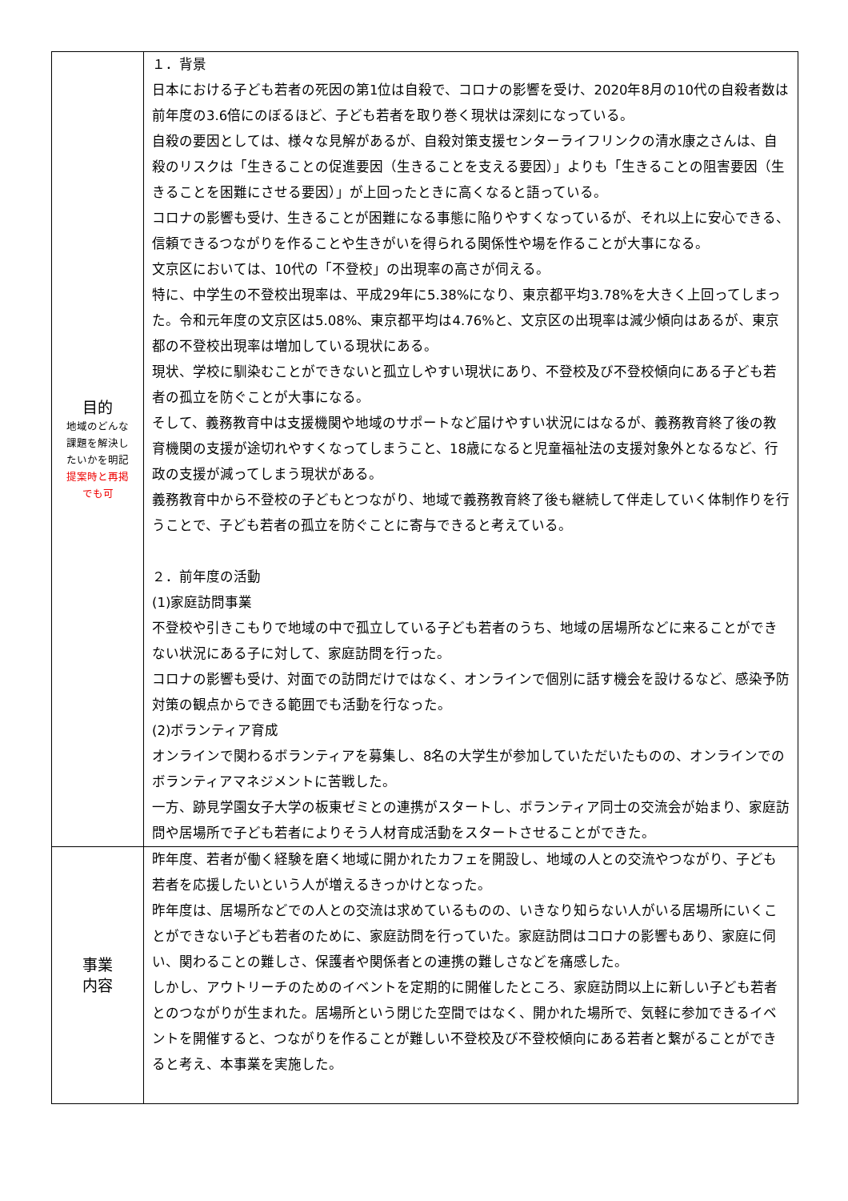| 目的 地域のどんな 課題を解決し たいかを明記 提案時と再掲 でも可 | １．背景 日本における子ども若者の死因の第1位は自殺で、コロナの影響を受け、2020年8月の10代の自殺者数は前年度の3.6倍にのぼるほど、子ども若者を取り巻く現状は深刻になっている。 自殺の要因としては、様々な見解があるが、自殺対策支援センターライフリンクの清水康之さんは、自殺のリスクは「生きることの促進要因（生きることを支える要因）」よりも「生きることの阻害要因（生きることを困難にさせる要因）」が上回ったときに高くなると語っている。 コロナの影響も受け、生きることが困難になる事態に陥りやすくなっているが、それ以上に安心できる、信頼できるつながりを作ることや生きがいを得られる関係性や場を作ることが大事になる。 文京区においては、10代の「不登校」の出現率の高さが伺える。 特に、中学生の不登校出現率は、平成29年に5.38%になり、東京都平均3.78%を大きく上回ってしまった。令和元年度の文京区は5.08%、東京都平均は4.76%と、文京区の出現率は減少傾向はあるが、東京都の不登校出現率は増加している現状にある。 現状、学校に馴染むことができないと孤立しやすい現状にあり、不登校及び不登校傾向にある子ども若者の孤立を防ぐことが大事になる。 そして、義務教育中は支援機関や地域のサポートなど届けやすい状況にはなるが、義務教育終了後の教育機関の支援が途切れやすくなってしまうこと、18歳になると児童福祉法の支援対象外となるなど、行政の支援が減ってしまう現状がある。 義務教育中から不登校の子どもとつながり、地域で義務教育終了後も継続して伴走していく体制作りを行うことで、子ども若者の孤立を防ぐことに寄与できると考えている。 ２．前年度の活動 (1)家庭訪問事業 不登校や引きこもりで地域の中で孤立している子ども若者のうち、地域の居場所などに来ることができない状況にある子に対して、家庭訪問を行った。 コロナの影響も受け、対面での訪問だけではなく、オンラインで個別に話す機会を設けるなど、感染予防対策の観点からできる範囲でも活動を行なった。 (2)ボランティア育成 オンラインで関わるボランティアを募集し、8名の大学生が参加していただいたものの、オンラインでのボランティアマネジメントに苦戦した。 一方、跡見学園女子大学の板東ゼミとの連携がスタートし、ボランティア同士の交流会が始まり、家庭訪問や居場所で子ども若者によりそう人材育成活動をスタートさせることができた。 |
| 事業 内容 | 昨年度、若者が働く経験を磨く地域に開かれたカフェを開設し、地域の人との交流やつながり、子ども若者を応援したいという人が増えるきっかけとなった。 昨年度は、居場所などでの人との交流は求めているものの、いきなり知らない人がいる居場所にいくことができない子ども若者のために、家庭訪問を行っていた。家庭訪問はコロナの影響もあり、家庭に伺い、関わることの難しさ、保護者や関係者との連携の難しさなどを痛感した。 しかし、アウトリーチのためのイベントを定期的に開催したところ、家庭訪問以上に新しい子ども若者とのつながりが生まれた。居場所という閉じた空間ではなく、開かれた場所で、気軽に参加できるイベントを開催すると、つながりを作ることが難しい不登校及び不登校傾向にある若者と繋がることができると考え、本事業を実施した。 |